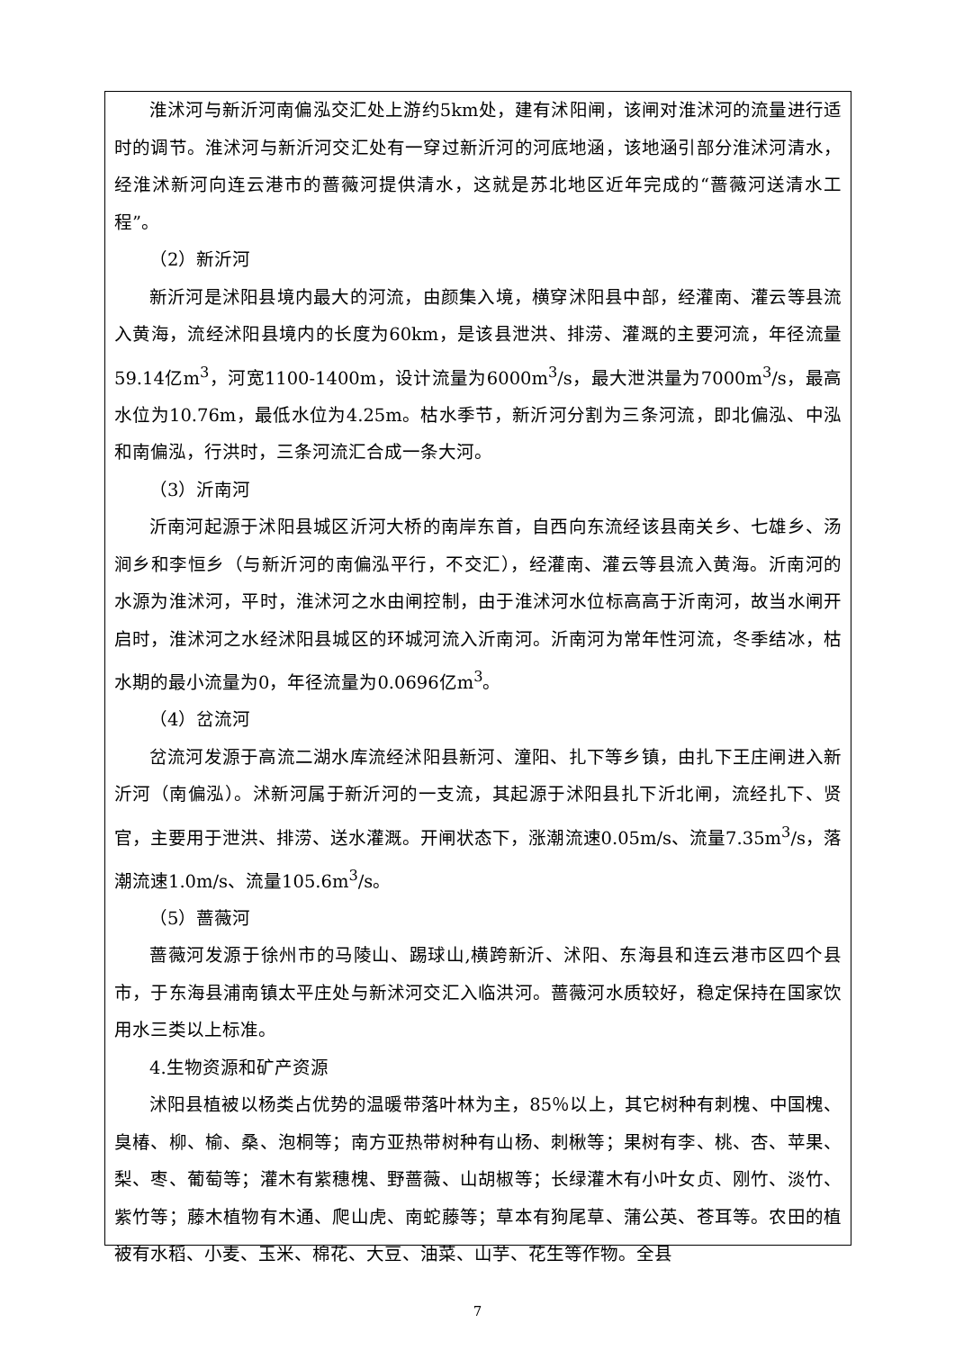淮沭河与新沂河南偏泓交汇处上游约5km处，建有沭阳闸，该闸对淮沭河的流量进行适时的调节。淮沭河与新沂河交汇处有一穿过新沂河的河底地涵，该地涵引部分淮沭河清水，经淮沭新河向连云港市的蔷薇河提供清水，这就是苏北地区近年完成的“蔷薇河送清水工程”。
（2）新沂河
新沂河是沭阳县境内最大的河流，由颜集入境，横穿沭阳县中部，经灌南、灌云等县流入黄海，流经沭阳县境内的长度为60km，是该县泄洪、排涝、灌溉的主要河流，年径流量59.14亿m<sup>3</sup>，河宽1100-1400m，设计流量为6000m<sup>3</sup>/s，最大泄洪量为7000m<sup>3</sup>/s，最高水位为10.76m，最低水位为4.25m。枯水季节，新沂河分割为三条河流，即北偏泓、中泓和南偏泓，行洪时，三条河流汇合成一条大河。
（3）沂南河
沂南河起源于沭阳县城区沂河大桥的南岸东首，自西向东流经该县南关乡、七雄乡、汤涧乡和李恒乡（与新沂河的南偏泓平行，不交汇），经灌南、灌云等县流入黄海。沂南河的水源为淮沭河，平时，淮沭河之水由闸控制，由于淮沭河水位标高高于沂南河，故当水闸开启时，淮沭河之水经沭阳县城区的环城河流入沂南河。沂南河为常年性河流，冬季结冰，枯水期的最小流量为0，年径流量为0.0696亿m<sup>3</sup>。
（4）岔流河
岔流河发源于高流二湖水库流经沭阳县新河、潼阳、扎下等乡镇，由扎下王庄闸进入新沂河（南偏泓）。沭新河属于新沂河的一支流，其起源于沭阳县扎下沂北闸，流经扎下、贤官，主要用于泄洪、排涝、送水灌溉。开闸状态下，涨潮流速0.05m/s、流量7.35m<sup>3</sup>/s，落潮流速1.0m/s、流量105.6m<sup>3</sup>/s。
（5）蔷薇河
蔷薇河发源于徐州市的马陵山、踢球山,横跨新沂、沭阳、东海县和连云港市区四个县市，于东海县浦南镇太平庄处与新沭河交汇入临洪河。蔷薇河水质较好，稳定保持在国家饮用水三类以上标准。
4.生物资源和矿产资源
沭阳县植被以杨类占优势的温暖带落叶林为主，85％以上，其它树种有刺槐、中国槐、臭椿、柳、榆、桑、泡桐等；南方亚热带树种有山杨、刺楸等；果树有李、桃、杏、苹果、梨、枣、葡萄等；灌木有紫穗槐、野蔷薇、山胡椒等；长绿灌木有小叶女贞、刚竹、淡竹、紫竹等；藤木植物有木通、爬山虎、南蛇藤等；草本有狗尾草、蒲公英、苍耳等。农田的植被有水稻、小麦、玉米、棉花、大豆、油菜、山芋、花生等作物。全县
7